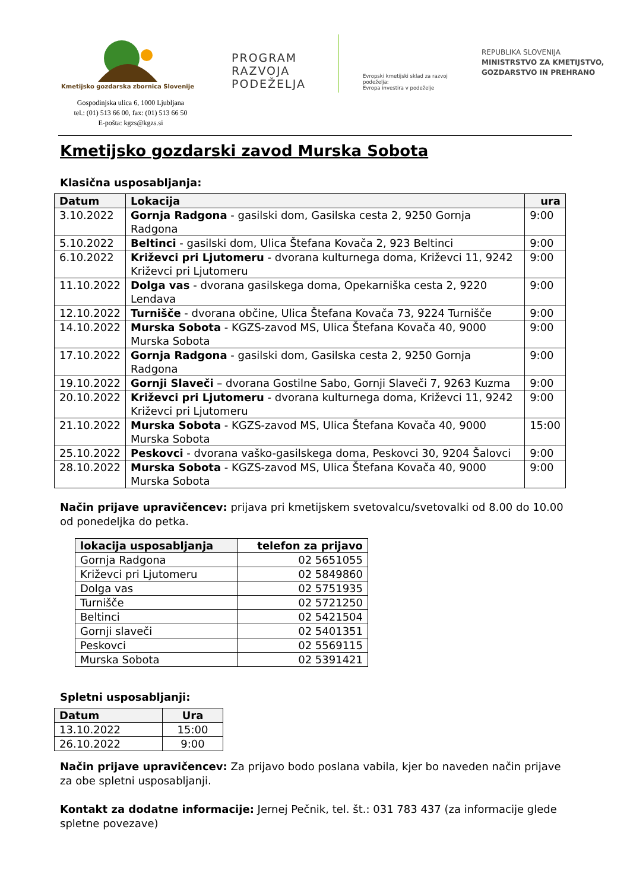Kmetijsko gozdarska zbornica Slovenije
Gospodinjska ulica 6, 1000 Ljubljana
tel.: (01) 513 66 00, fax: (01) 513 66 50
E-pošta: kgzs@kgzs.si
PROGRAM
RAZVOJA
PODEŽELJA
Evropski kmetijski sklad za razvoj podeželja:
Evropa investira v podeželje
REPUBLIKA SLOVENIJA
MINISTRSTVO ZA KMETIJSTVO,
GOZDARSTVO IN PREHRANO
Kmetijsko gozdarski zavod Murska Sobota
Klasična usposabljanja:
| Datum | Lokacija | ura |
| --- | --- | --- |
| 3.10.2022 | Gornja Radgona - gasilski dom, Gasilska cesta 2, 9250 Gornja Radgona | 9:00 |
| 5.10.2022 | Beltinci - gasilski dom, Ulica Štefana Kovača 2, 923 Beltinci | 9:00 |
| 6.10.2022 | Križevci pri Ljutomeru - dvorana kulturnega doma, Križevci 11, 9242 Križevci pri Ljutomeru | 9:00 |
| 11.10.2022 | Dolga vas - dvorana gasilskega doma, Opekarniška cesta 2, 9220 Lendava | 9:00 |
| 12.10.2022 | Turnišče - dvorana občine, Ulica Štefana Kovača 73, 9224 Turnišče | 9:00 |
| 14.10.2022 | Murska Sobota - KGZS-zavod MS, Ulica Štefana Kovača 40, 9000 Murska Sobota | 9:00 |
| 17.10.2022 | Gornja Radgona - gasilski dom, Gasilska cesta 2, 9250 Gornja Radgona | 9:00 |
| 19.10.2022 | Gornji Slaveči – dvorana Gostilne Sabo, Gornji Slaveči 7, 9263 Kuzma | 9:00 |
| 20.10.2022 | Križevci pri Ljutomeru - dvorana kulturnega doma, Križevci 11, 9242 Križevci pri Ljutomeru | 9:00 |
| 21.10.2022 | Murska Sobota - KGZS-zavod MS, Ulica Štefana Kovača 40, 9000 Murska Sobota | 15:00 |
| 25.10.2022 | Peskovci - dvorana vaško-gasilskega doma, Peskovci 30, 9204 Šalovci | 9:00 |
| 28.10.2022 | Murska Sobota - KGZS-zavod MS, Ulica Štefana Kovača 40, 9000 Murska Sobota | 9:00 |
Način prijave upravičencev: prijava pri kmetijskem svetovalcu/svetovalki od 8.00 do 10.00 od ponedeljka do petka.
| lokacija usposabljanja | telefon za prijavo |
| --- | --- |
| Gornja Radgona | 02 5651055 |
| Križevci pri Ljutomeru | 02 5849860 |
| Dolga vas | 02 5751935 |
| Turnišče | 02 5721250 |
| Beltinci | 02 5421504 |
| Gornji slaveči | 02 5401351 |
| Peskovci | 02 5569115 |
| Murska Sobota | 02 5391421 |
Spletni usposabljanji:
| Datum | Ura |
| --- | --- |
| 13.10.2022 | 15:00 |
| 26.10.2022 | 9:00 |
Način prijave upravičencev: Za prijavo bodo poslana vabila, kjer bo naveden način prijave za obe spletni usposabljanji.
Kontakt za dodatne informacije: Jernej Pečnik, tel. št.: 031 783 437 (za informacije glede spletne povezave)